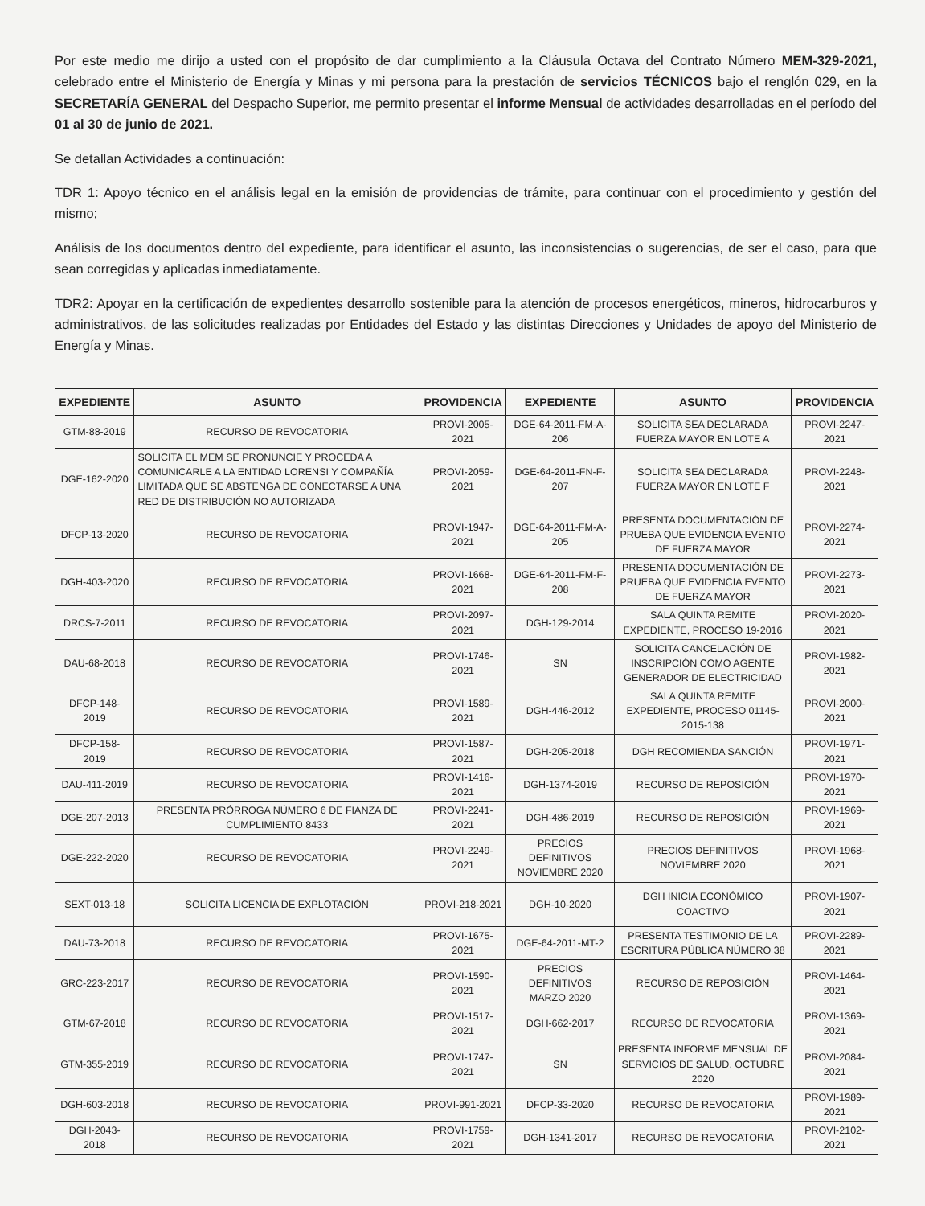Por este medio me dirijo a usted con el propósito de dar cumplimiento a la Cláusula Octava del Contrato Número MEM-329-2021, celebrado entre el Ministerio de Energía y Minas y mi persona para la prestación de servicios TÉCNICOS bajo el renglón 029, en la SECRETARÍA GENERAL del Despacho Superior, me permito presentar el informe Mensual de actividades desarrolladas en el período del 01 al 30 de junio de 2021.
Se detallan Actividades a continuación:
TDR 1: Apoyo técnico en el análisis legal en la emisión de providencias de trámite, para continuar con el procedimiento y gestión del mismo;
Análisis de los documentos dentro del expediente, para identificar el asunto, las inconsistencias o sugerencias, de ser el caso, para que sean corregidas y aplicadas inmediatamente.
TDR2: Apoyar en la certificación de expedientes desarrollo sostenible para la atención de procesos energéticos, mineros, hidrocarburos y administrativos, de las solicitudes realizadas por Entidades del Estado y las distintas Direcciones y Unidades de apoyo del Ministerio de Energía y Minas.
| EXPEDIENTE | ASUNTO | PROVIDENCIA | EXPEDIENTE | ASUNTO | PROVIDENCIA |
| --- | --- | --- | --- | --- | --- |
| GTM-88-2019 | RECURSO DE REVOCATORIA | PROVI-2005-2021 | DGE-64-2011-FM-A-206 | SOLICITA SEA DECLARADA FUERZA MAYOR EN LOTE A | PROVI-2247-2021 |
| DGE-162-2020 | SOLICITA EL MEM SE PRONUNCIE Y PROCEDA A COMUNICARLE A LA ENTIDAD LORENSI Y COMPAÑÍA LIMITADA QUE SE ABSTENGA DE CONECTARSE A UNA RED DE DISTRIBUCIÓN NO AUTORIZADA | PROVI-2059-2021 | DGE-64-2011-FN-F-207 | SOLICITA SEA DECLARADA FUERZA MAYOR EN LOTE F | PROVI-2248-2021 |
| DFCP-13-2020 | RECURSO DE REVOCATORIA | PROVI-1947-2021 | DGE-64-2011-FM-A-205 | PRESENTA DOCUMENTACIÓN DE PRUEBA QUE EVIDENCIA EVENTO DE FUERZA MAYOR | PROVI-2274-2021 |
| DGH-403-2020 | RECURSO DE REVOCATORIA | PROVI-1668-2021 | DGE-64-2011-FM-F-208 | PRESENTA DOCUMENTACIÓN DE PRUEBA QUE EVIDENCIA EVENTO DE FUERZA MAYOR | PROVI-2273-2021 |
| DRCS-7-2011 | RECURSO DE REVOCATORIA | PROVI-2097-2021 | DGH-129-2014 | SALA QUINTA REMITE EXPEDIENTE, PROCESO 19-2016 | PROVI-2020-2021 |
| DAU-68-2018 | RECURSO DE REVOCATORIA | PROVI-1746-2021 | SN | SOLICITA CANCELACIÓN DE INSCRIPCIÓN COMO AGENTE GENERADOR DE ELECTRICIDAD | PROVI-1982-2021 |
| DFCP-148-2019 | RECURSO DE REVOCATORIA | PROVI-1589-2021 | DGH-446-2012 | SALA QUINTA REMITE EXPEDIENTE, PROCESO 01145-2015-138 | PROVI-2000-2021 |
| DFCP-158-2019 | RECURSO DE REVOCATORIA | PROVI-1587-2021 | DGH-205-2018 | DGH RECOMIENDA SANCIÓN | PROVI-1971-2021 |
| DAU-411-2019 | RECURSO DE REVOCATORIA | PROVI-1416-2021 | DGH-1374-2019 | RECURSO DE REPOSICIÓN | PROVI-1970-2021 |
| DGE-207-2013 | PRESENTA PRÓRROGA NÚMERO 6 DE FIANZA DE CUMPLIMIENTO 8433 | PROVI-2241-2021 | DGH-486-2019 | RECURSO DE REPOSICIÓN | PROVI-1969-2021 |
| DGE-222-2020 | RECURSO DE REVOCATORIA | PROVI-2249-2021 | PRECIOS DEFINITIVOS NOVIEMBRE 2020 | PRECIOS DEFINITIVOS NOVIEMBRE 2020 | PROVI-1968-2021 |
| SEXT-013-18 | SOLICITA LICENCIA DE EXPLOTACIÓN | PROVI-218-2021 | DGH-10-2020 | DGH INICIA ECONÓMICO COACTIVO | PROVI-1907-2021 |
| DAU-73-2018 | RECURSO DE REVOCATORIA | PROVI-1675-2021 | DGE-64-2011-MT-2 | PRESENTA TESTIMONIO DE LA ESCRITURA PÚBLICA NÚMERO 38 | PROVI-2289-2021 |
| GRC-223-2017 | RECURSO DE REVOCATORIA | PROVI-1590-2021 | PRECIOS DEFINITIVOS MARZO 2020 | RECURSO DE REPOSICIÓN | PROVI-1464-2021 |
| GTM-67-2018 | RECURSO DE REVOCATORIA | PROVI-1517-2021 | DGH-662-2017 | RECURSO DE REVOCATORIA | PROVI-1369-2021 |
| GTM-355-2019 | RECURSO DE REVOCATORIA | PROVI-1747-2021 | SN | PRESENTA INFORME MENSUAL DE SERVICIOS DE SALUD, OCTUBRE 2020 | PROVI-2084-2021 |
| DGH-603-2018 | RECURSO DE REVOCATORIA | PROVI-991-2021 | DFCP-33-2020 | RECURSO DE REVOCATORIA | PROVI-1989-2021 |
| DGH-2043-2018 | RECURSO DE REVOCATORIA | PROVI-1759-2021 | DGH-1341-2017 | RECURSO DE REVOCATORIA | PROVI-2102-2021 |